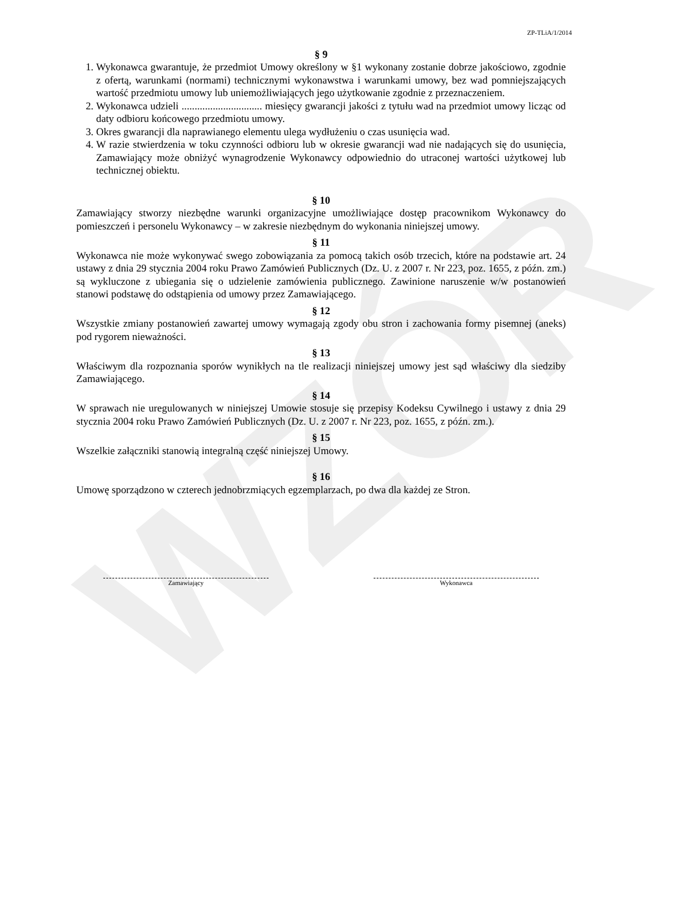WZÓR
ZP-TLiA/1/2014
§ 9
1. Wykonawca gwarantuje, że przedmiot Umowy określony w §1 wykonany zostanie dobrze jakościowo, zgodnie z ofertą, warunkami (normami) technicznymi wykonawstwa i warunkami umowy, bez wad pomniejszających wartość przedmiotu umowy lub uniemożliwiających jego użytkowanie zgodnie z przeznaczeniem.
2. Wykonawca udzieli ............................... miesięcy gwarancji jakości z tytułu wad na przedmiot umowy licząc od daty odbioru końcowego przedmiotu umowy.
3. Okres gwarancji dla naprawianego elementu ulega wydłużeniu o czas usunięcia wad.
4. W razie stwierdzenia w toku czynności odbioru lub w okresie gwarancji wad nie nadających się do usunięcia, Zamawiający może obniżyć wynagrodzenie Wykonawcy odpowiednio do utraconej wartości użytkowej lub technicznej obiektu.
§ 10
Zamawiający stworzy niezbędne warunki organizacyjne umożliwiające dostęp pracownikom Wykonawcy do pomieszczeń i personelu Wykonawcy – w zakresie niezbędnym do wykonania niniejszej umowy.
§ 11
Wykonawca nie może wykonywać swego zobowiązania za pomocą takich osób trzecich, które na podstawie art. 24 ustawy z dnia 29 stycznia 2004 roku Prawo Zamówień Publicznych (Dz. U. z 2007 r. Nr 223, poz. 1655, z późn. zm.) są wykluczone z ubiegania się o udzielenie zamówienia publicznego. Zawinione naruszenie w/w postanowień stanowi podstawę do odstąpienia od umowy przez Zamawiającego.
§ 12
Wszystkie zmiany postanowień zawartej umowy wymagają zgody obu stron i zachowania formy pisemnej (aneks) pod rygorem nieważności.
§ 13
Właściwym dla rozpoznania sporów wynikłych na tle realizacji niniejszej umowy jest sąd właściwy dla siedziby Zamawiającego.
§ 14
W sprawach nie uregulowanych w niniejszej Umowie stosuje się przepisy Kodeksu Cywilnego i ustawy z dnia 29 stycznia 2004 roku Prawo Zamówień Publicznych (Dz. U. z 2007 r. Nr 223, poz. 1655, z późn. zm.).
§ 15
Wszelkie załączniki stanowią integralną część niniejszej Umowy.
§ 16
Umowę sporządzono w czterech jednobrzmiących egzemplarzach, po dwa dla każdej ze Stron.
Zamawiający Wykonawca